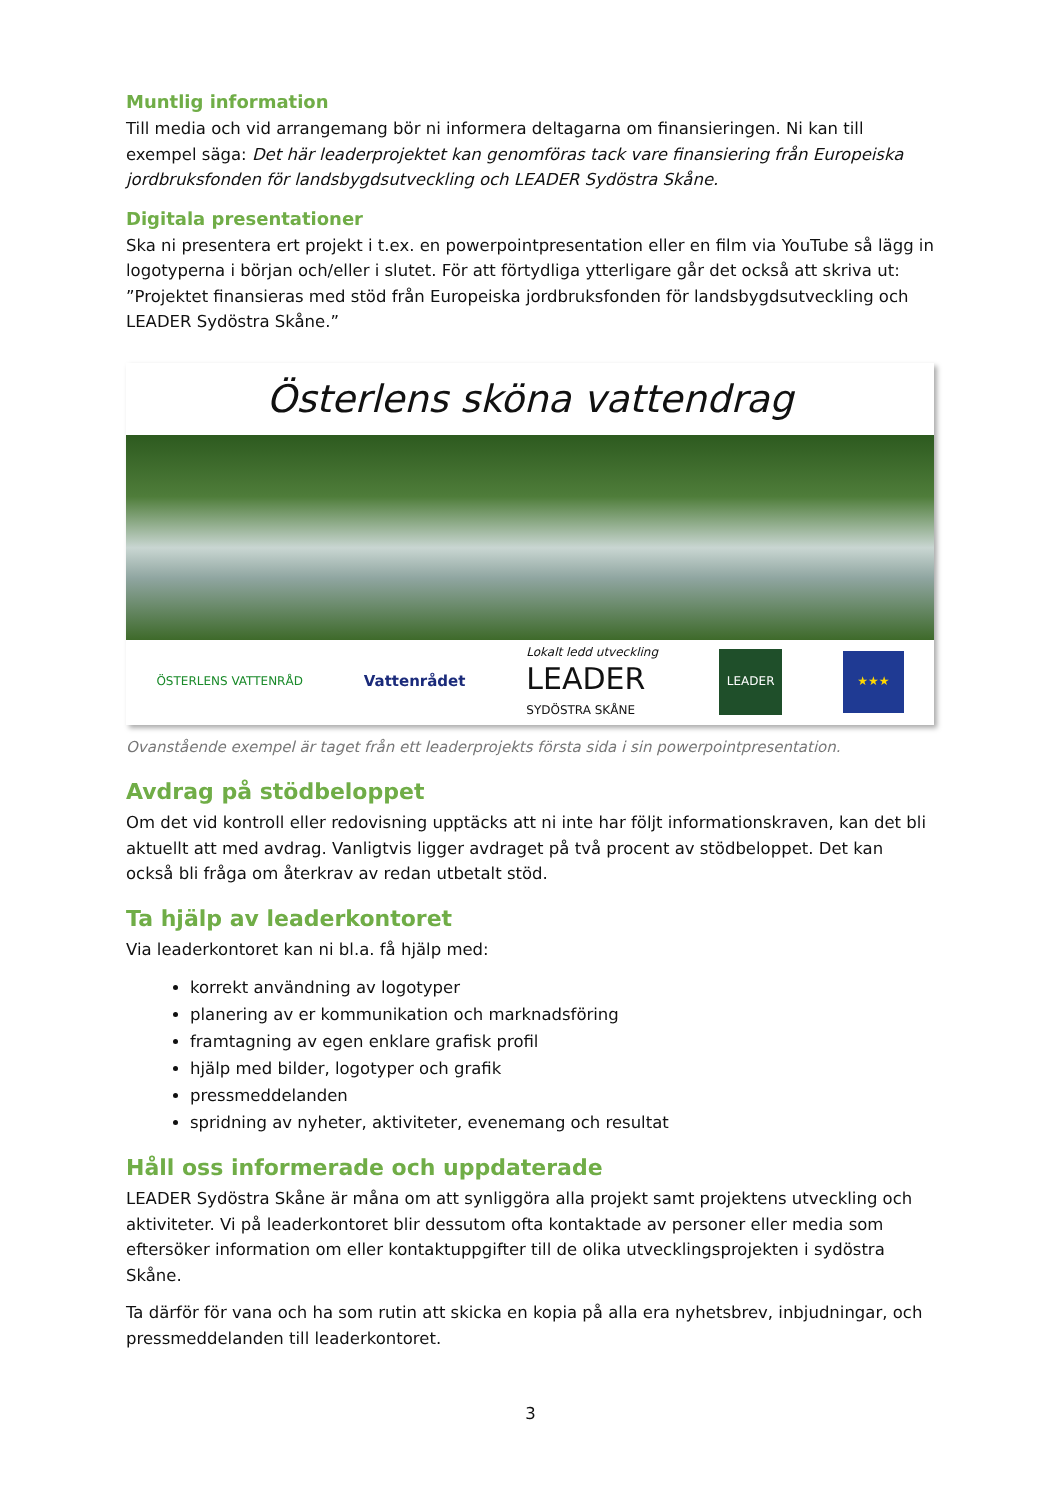Muntlig information
Till media och vid arrangemang bör ni informera deltagarna om finansieringen. Ni kan till exempel säga: Det här leaderprojektet kan genomföras tack vare finansiering från Europeiska jordbruksfonden för landsbygdsutveckling och LEADER Sydöstra Skåne.
Digitala presentationer
Ska ni presentera ert projekt i t.ex. en powerpointpresentation eller en film via YouTube så lägg in logotyperna i början och/eller i slutet. För att förtydliga ytterligare går det också att skriva ut: ”Projektet finansieras med stöd från Europeiska jordbruksfonden för landsbygdsutveckling och LEADER Sydöstra Skåne.”
Österlens sköna vattendrag
ÖSTERLENS VATTENRÅD Vattenrådet Lokalt ledd utveckling
LEADER
SYDÖSTRA SKÅNE LEADER ★★★
Ovanstående exempel är taget från ett leaderprojekts första sida i sin powerpointpresentation.
Avdrag på stödbeloppet
Om det vid kontroll eller redovisning upptäcks att ni inte har följt informationskraven, kan det bli aktuellt att med avdrag. Vanligtvis ligger avdraget på två procent av stödbeloppet. Det kan också bli fråga om återkrav av redan utbetalt stöd.
Ta hjälp av leaderkontoret
Via leaderkontoret kan ni bl.a. få hjälp med:
korrekt användning av logotyper
planering av er kommunikation och marknadsföring
framtagning av egen enklare grafisk profil
hjälp med bilder, logotyper och grafik
pressmeddelanden
spridning av nyheter, aktiviteter, evenemang och resultat
Håll oss informerade och uppdaterade
LEADER Sydöstra Skåne är måna om att synliggöra alla projekt samt projektens utveckling och aktiviteter. Vi på leaderkontoret blir dessutom ofta kontaktade av personer eller media som eftersöker information om eller kontaktuppgifter till de olika utvecklingsprojekten i sydöstra Skåne.
Ta därför för vana och ha som rutin att skicka en kopia på alla era nyhetsbrev, inbjudningar, och pressmeddelanden till leaderkontoret.
3